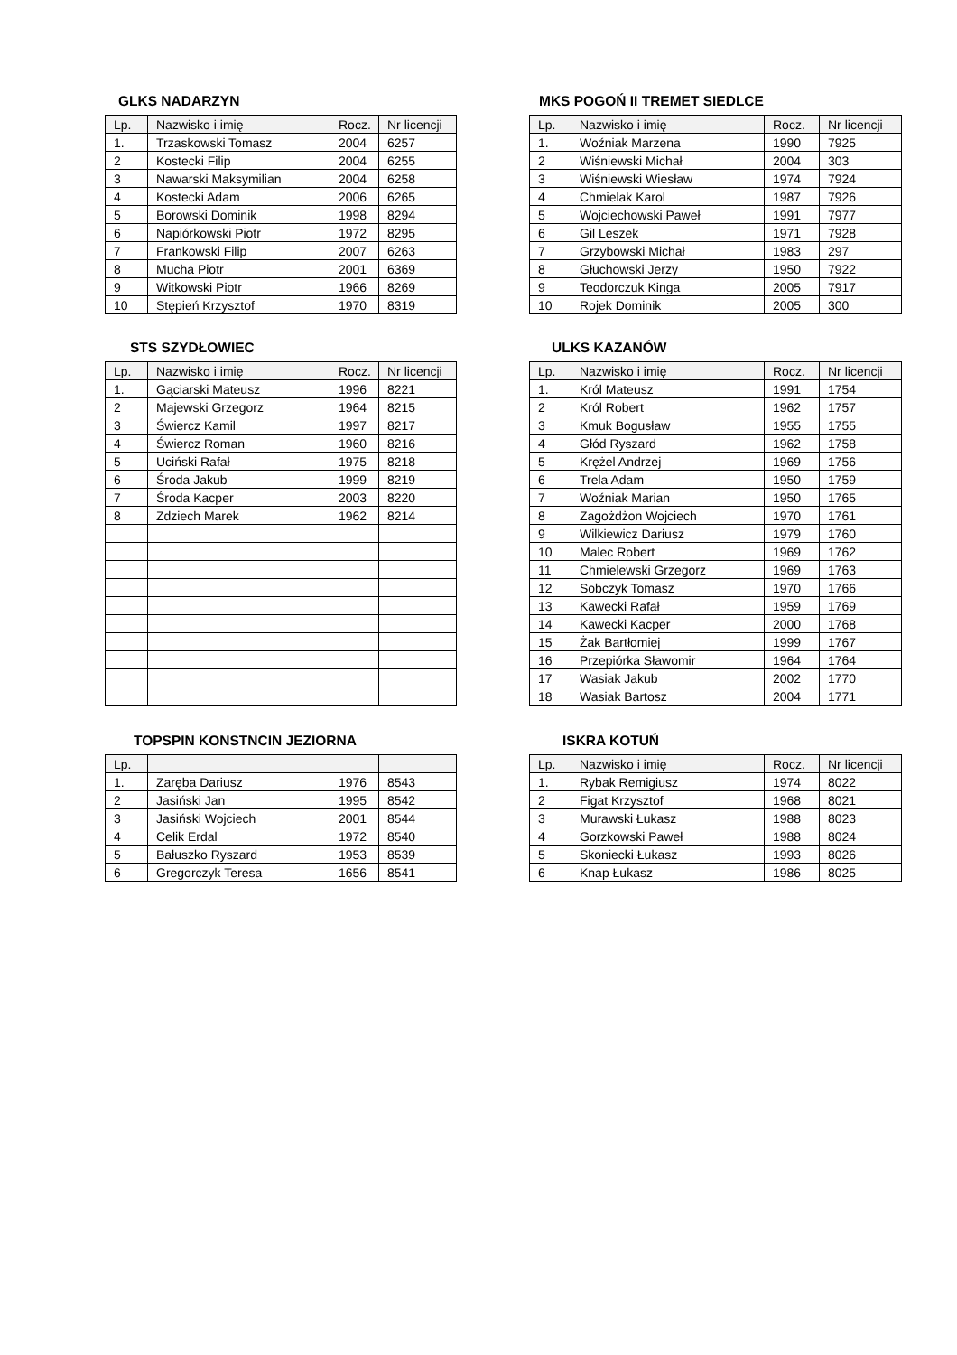GLKS NADARZYN
| Lp. | Nazwisko i imię | Rocz. | Nr licencji |
| --- | --- | --- | --- |
| 1. | Trzaskowski Tomasz | 2004 | 6257 |
| 2 | Kostecki Filip | 2004 | 6255 |
| 3 | Nawarski Maksymilian | 2004 | 6258 |
| 4 | Kostecki Adam | 2006 | 6265 |
| 5 | Borowski Dominik | 1998 | 8294 |
| 6 | Napiórkowski Piotr | 1972 | 8295 |
| 7 | Frankowski Filip | 2007 | 6263 |
| 8 | Mucha Piotr | 2001 | 6369 |
| 9 | Witkowski Piotr | 1966 | 8269 |
| 10 | Stępień Krzysztof | 1970 | 8319 |
MKS POGOŃ II TREMET SIEDLCE
| Lp. | Nazwisko i imię | Rocz. | Nr licencji |
| --- | --- | --- | --- |
| 1. | Woźniak Marzena | 1990 | 7925 |
| 2 | Wiśniewski Michał | 2004 | 303 |
| 3 | Wiśniewski Wiesław | 1974 | 7924 |
| 4 | Chmielak Karol | 1987 | 7926 |
| 5 | Wojciechowski Paweł | 1991 | 7977 |
| 6 | Gil Leszek | 1971 | 7928 |
| 7 | Grzybowski Michał | 1983 | 297 |
| 8 | Głuchowski Jerzy | 1950 | 7922 |
| 9 | Teodorczuk Kinga | 2005 | 7917 |
| 10 | Rojek Dominik | 2005 | 300 |
STS SZYDŁOWIEC
| Lp. | Nazwisko i imię | Rocz. | Nr licencji |
| --- | --- | --- | --- |
| 1. | Gąciarski Mateusz | 1996 | 8221 |
| 2 | Majewski Grzegorz | 1964 | 8215 |
| 3 | Świercz Kamil | 1997 | 8217 |
| 4 | Świercz Roman | 1960 | 8216 |
| 5 | Uciński Rafał | 1975 | 8218 |
| 6 | Środa Jakub | 1999 | 8219 |
| 7 | Środa Kacper | 2003 | 8220 |
| 8 | Zdziech Marek | 1962 | 8214 |
ULKS KAZANÓW
| Lp. | Nazwisko i imię | Rocz. | Nr licencji |
| --- | --- | --- | --- |
| 1. | Król Mateusz | 1991 | 1754 |
| 2 | Król Robert | 1962 | 1757 |
| 3 | Kmuk Bogusław | 1955 | 1755 |
| 4 | Głód Ryszard | 1962 | 1758 |
| 5 | Krężel Andrzej | 1969 | 1756 |
| 6 | Trela Adam | 1950 | 1759 |
| 7 | Woźniak Marian | 1950 | 1765 |
| 8 | Zagożdżon Wojciech | 1970 | 1761 |
| 9 | Wilkiewicz Dariusz | 1979 | 1760 |
| 10 | Malec Robert | 1969 | 1762 |
| 11 | Chmielewski Grzegorz | 1969 | 1763 |
| 12 | Sobczyk Tomasz | 1970 | 1766 |
| 13 | Kawecki Rafał | 1959 | 1769 |
| 14 | Kawecki Kacper | 2000 | 1768 |
| 15 | Żak Bartłomiej | 1999 | 1767 |
| 16 | Przepiórka Sławomir | 1964 | 1764 |
| 17 | Wasiak Jakub | 2002 | 1770 |
| 18 | Wasiak Bartosz | 2004 | 1771 |
TOPSPIN KONSTNCIN JEZIORNA
| Lp. | | | |
| --- | --- | --- | --- |
| 1. | Zaręba Dariusz | 1976 | 8543 |
| 2 | Jasiński Jan | 1995 | 8542 |
| 3 | Jasiński Wojciech | 2001 | 8544 |
| 4 | Celik Erdal | 1972 | 8540 |
| 5 | Bałuszko Ryszard | 1953 | 8539 |
| 6 | Gregorczyk Teresa | 1656 | 8541 |
ISKRA KOTUŃ
| Lp. | Nazwisko i imię | Rocz. | Nr licencji |
| --- | --- | --- | --- |
| 1. | Rybak Remigiusz | 1974 | 8022 |
| 2 | Figat Krzysztof | 1968 | 8021 |
| 3 | Murawski Łukasz | 1988 | 8023 |
| 4 | Gorzkowski Paweł | 1988 | 8024 |
| 5 | Skoniecki Łukasz | 1993 | 8026 |
| 6 | Knap Łukasz | 1986 | 8025 |